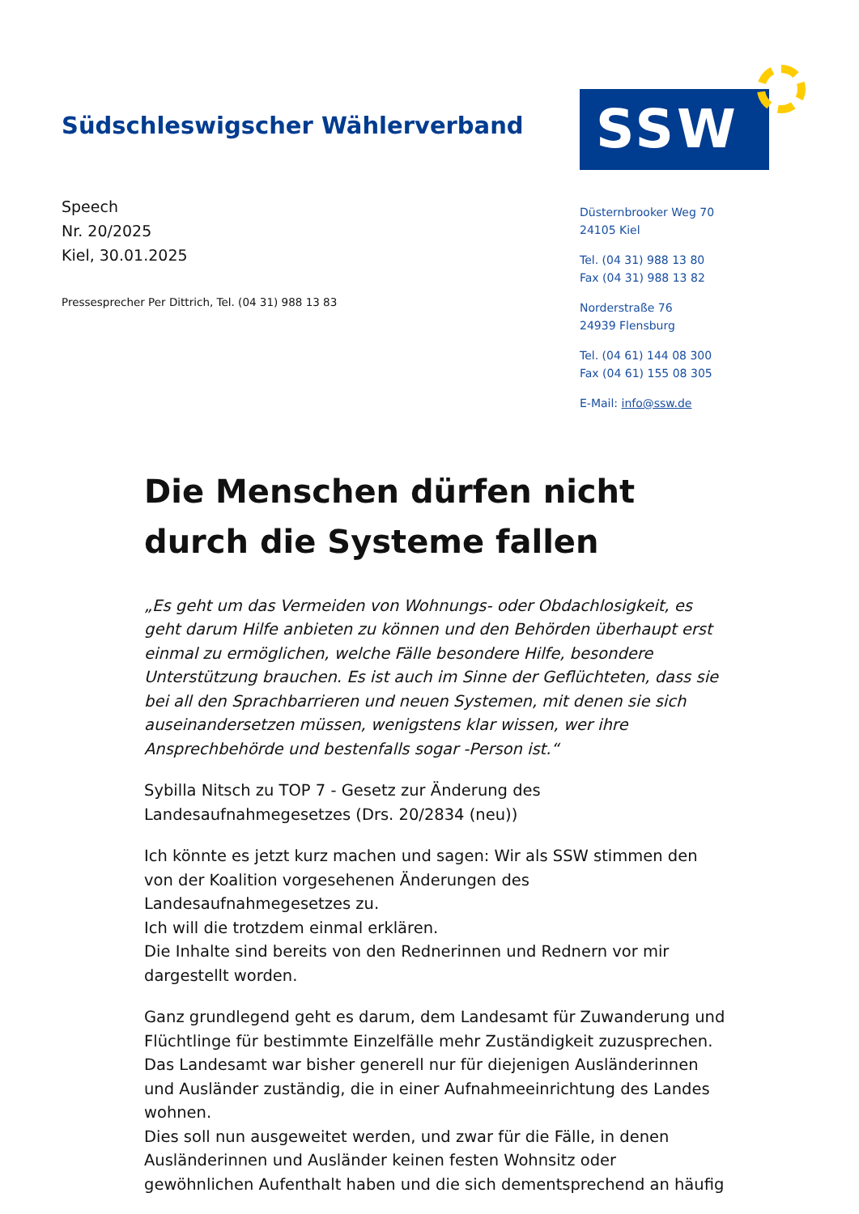Südschleswigscher Wählerverband
SSW
Speech
Nr. 20/2025
Kiel, 30.01.2025
Pressesprecher Per Dittrich, Tel. (04 31) 988 13 83
Düsternbrooker Weg 70
24105 Kiel
Tel. (04 31) 988 13 80
Fax (04 31) 988 13 82
Norderstraße 76
24939 Flensburg
Tel. (04 61) 144 08 300
Fax (04 61) 155 08 305
E-Mail: info@ssw.de
Die Menschen dürfen nicht durch die Systeme fallen
„Es geht um das Vermeiden von Wohnungs- oder Obdachlosigkeit, es geht darum Hilfe anbieten zu können und den Behörden überhaupt erst einmal zu ermöglichen, welche Fälle besondere Hilfe, besondere Unterstützung brauchen. Es ist auch im Sinne der Geflüchteten, dass sie bei all den Sprachbarrieren und neuen Systemen, mit denen sie sich auseinandersetzen müssen, wenigstens klar wissen, wer ihre Ansprechbehörde und bestenfalls sogar -Person ist.“
Sybilla Nitsch zu TOP 7 - Gesetz zur Änderung des Landesaufnahmegesetzes (Drs. 20/2834 (neu))
Ich könnte es jetzt kurz machen und sagen: Wir als SSW stimmen den von der Koalition vorgesehenen Änderungen des Landesaufnahmegesetzes zu.
Ich will die trotzdem einmal erklären.
Die Inhalte sind bereits von den Rednerinnen und Rednern vor mir dargestellt worden.
Ganz grundlegend geht es darum, dem Landesamt für Zuwanderung und Flüchtlinge für bestimmte Einzelfälle mehr Zuständigkeit zuzusprechen.
Das Landesamt war bisher generell nur für diejenigen Ausländerinnen und Ausländer zuständig, die in einer Aufnahmeeinrichtung des Landes wohnen.
Dies soll nun ausgeweitet werden, und zwar für die Fälle, in denen Ausländerinnen und Ausländer keinen festen Wohnsitz oder gewöhnlichen Aufenthalt haben und die sich dementsprechend an häufig